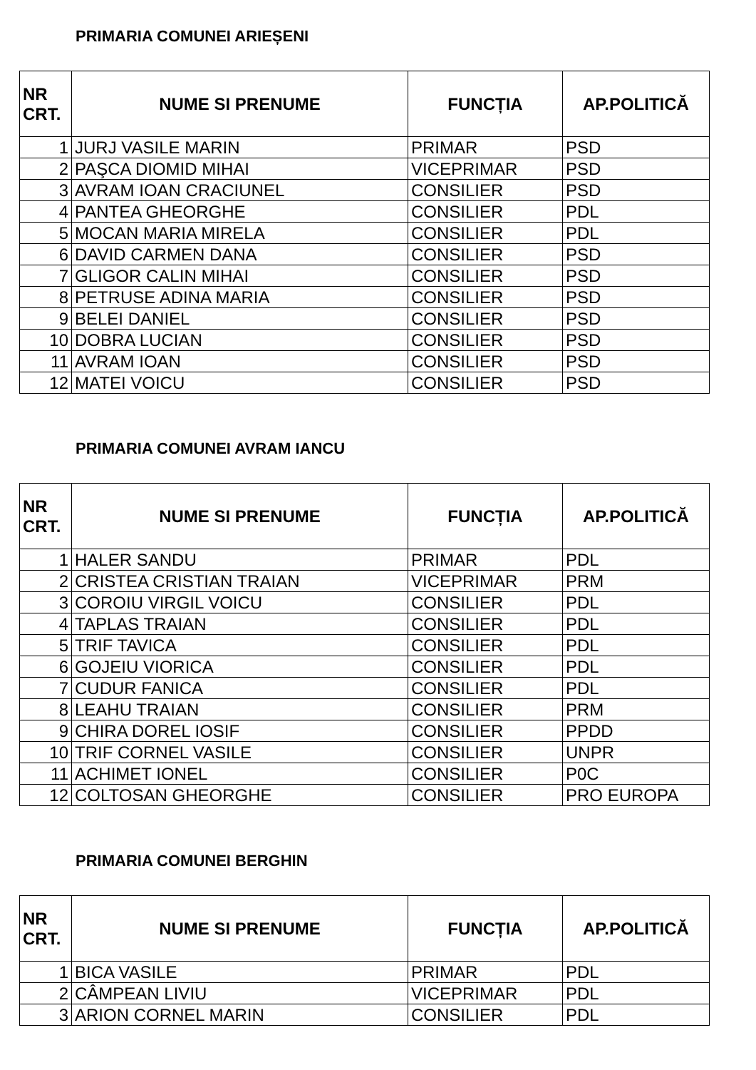PRIMARIA COMUNEI ARIEȘENI
| NR CRT. | NUME SI PRENUME | FUNCȚIA | AP.POLITICĂ |
| --- | --- | --- | --- |
| 1 | JURJ VASILE MARIN | PRIMAR | PSD |
| 2 | PAŞCA DIOMID MIHAI | VICEPRIMAR | PSD |
| 3 | AVRAM IOAN CRACIUNEL | CONSILIER | PSD |
| 4 | PANTEA GHEORGHE | CONSILIER | PDL |
| 5 | MOCAN MARIA MIRELA | CONSILIER | PDL |
| 6 | DAVID CARMEN DANA | CONSILIER | PSD |
| 7 | GLIGOR CALIN MIHAI | CONSILIER | PSD |
| 8 | PETRUSE ADINA MARIA | CONSILIER | PSD |
| 9 | BELEI DANIEL | CONSILIER | PSD |
| 10 | DOBRA LUCIAN | CONSILIER | PSD |
| 11 | AVRAM IOAN | CONSILIER | PSD |
| 12 | MATEI VOICU | CONSILIER | PSD |
PRIMARIA COMUNEI AVRAM IANCU
| NR CRT. | NUME SI PRENUME | FUNCȚIA | AP.POLITICĂ |
| --- | --- | --- | --- |
| 1 | HALER SANDU | PRIMAR | PDL |
| 2 | CRISTEA CRISTIAN TRAIAN | VICEPRIMAR | PRM |
| 3 | COROIU VIRGIL VOICU | CONSILIER | PDL |
| 4 | TAPLAS TRAIAN | CONSILIER | PDL |
| 5 | TRIF TAVICA | CONSILIER | PDL |
| 6 | GOJEIU VIORICA | CONSILIER | PDL |
| 7 | CUDUR FANICA | CONSILIER | PDL |
| 8 | LEAHU TRAIAN | CONSILIER | PRM |
| 9 | CHIRA DOREL IOSIF | CONSILIER | PPDD |
| 10 | TRIF CORNEL VASILE | CONSILIER | UNPR |
| 11 | ACHIMET IONEL | CONSILIER | P0C |
| 12 | COLTOSAN GHEORGHE | CONSILIER | PRO EUROPA |
PRIMARIA COMUNEI BERGHIN
| NR CRT. | NUME SI PRENUME | FUNCȚIA | AP.POLITICĂ |
| --- | --- | --- | --- |
| 1 | BICA VASILE | PRIMAR | PDL |
| 2 | CÂMPEAN LIVIU | VICEPRIMAR | PDL |
| 3 | ARION CORNEL MARIN | CONSILIER | PDL |